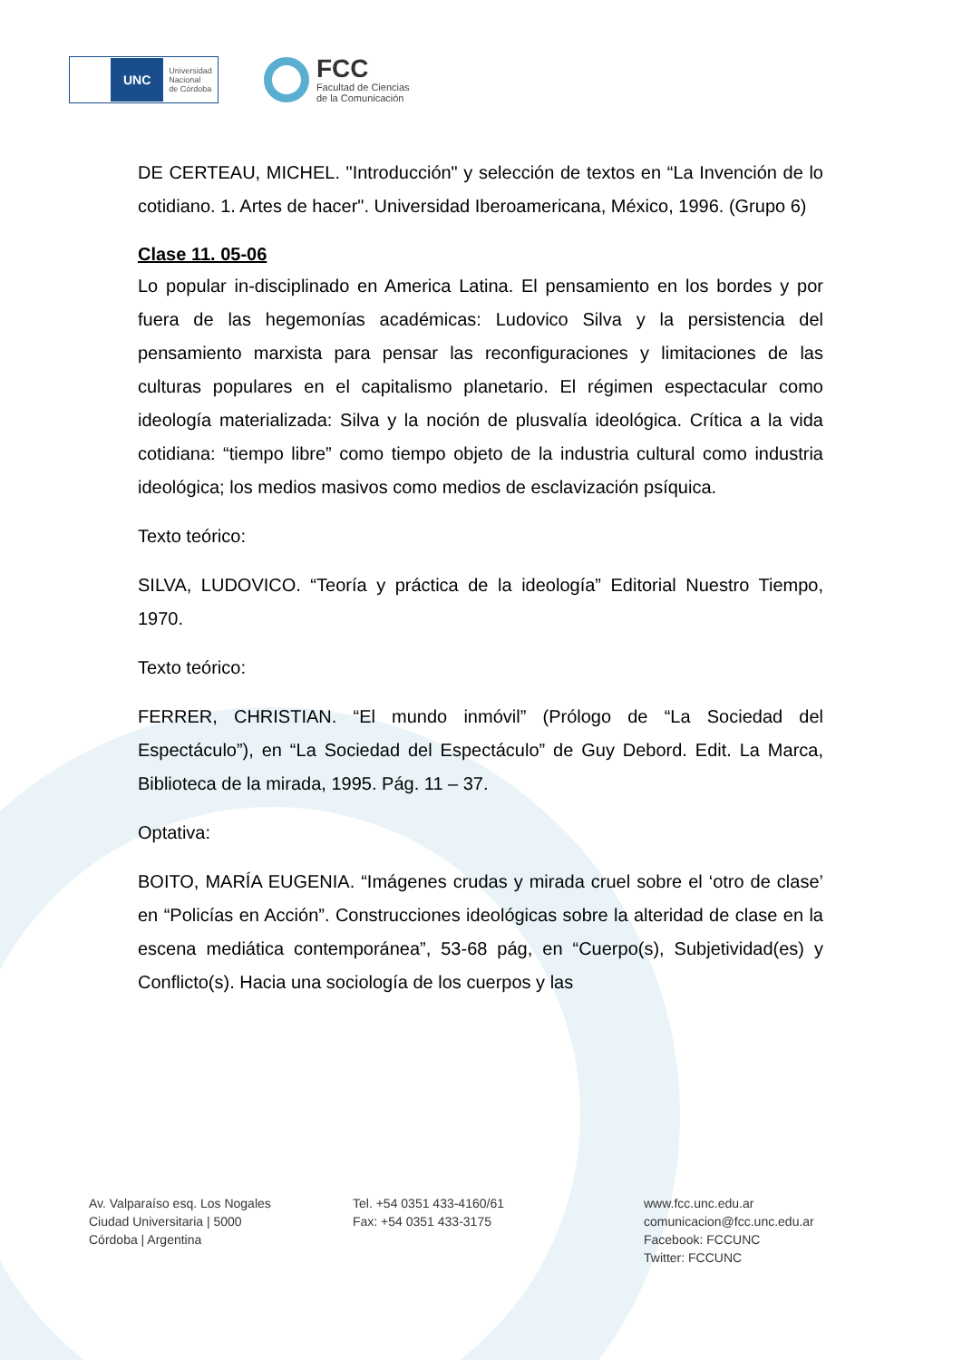UNC
Universidad
Nacional
de Córdoba
FCC
Facultad de Ciencias
de la Comunicación
DE CERTEAU, MICHEL. "Introducción" y selección de textos en “La Invención de lo cotidiano. 1. Artes de hacer". Universidad Iberoamericana, México, 1996. (Grupo 6)
Clase 11. 05-06
Lo popular in-disciplinado en America Latina. El pensamiento en los bordes y por fuera de las hegemonías académicas: Ludovico Silva y la persistencia del pensamiento marxista para pensar las reconfiguraciones y limitaciones de las culturas populares en el capitalismo planetario. El régimen espectacular como ideología materializada: Silva y la noción de plusvalía ideológica. Crítica a la vida cotidiana: “tiempo libre” como tiempo objeto de la industria cultural como industria ideológica; los medios masivos como medios de esclavización psíquica.
Texto teórico:
SILVA, LUDOVICO. “Teoría y práctica de la ideología” Editorial Nuestro Tiempo, 1970.
Texto teórico:
FERRER, CHRISTIAN. “El mundo inmóvil” (Prólogo de “La Sociedad del Espectáculo”), en “La Sociedad del Espectáculo” de Guy Debord. Edit. La Marca, Biblioteca de la mirada, 1995. Pág. 11 – 37.
Optativa:
BOITO, MARÍA EUGENIA. “Imágenes crudas y mirada cruel sobre el ‘otro de clase’ en “Policías en Acción”. Construcciones ideológicas sobre la alteridad de clase en la escena mediática contemporánea”, 53-68 pág, en “Cuerpo(s), Subjetividad(es) y Conflicto(s). Hacia una sociología de los cuerpos y las
Av. Valparaíso esq. Los Nogales
Ciudad Universitaria | 5000
Córdoba | Argentina
Tel. +54 0351 433-4160/61
Fax: +54 0351 433-3175
www.fcc.unc.edu.ar
comunicacion@fcc.unc.edu.ar
Facebook: FCCUNC
Twitter: FCCUNC